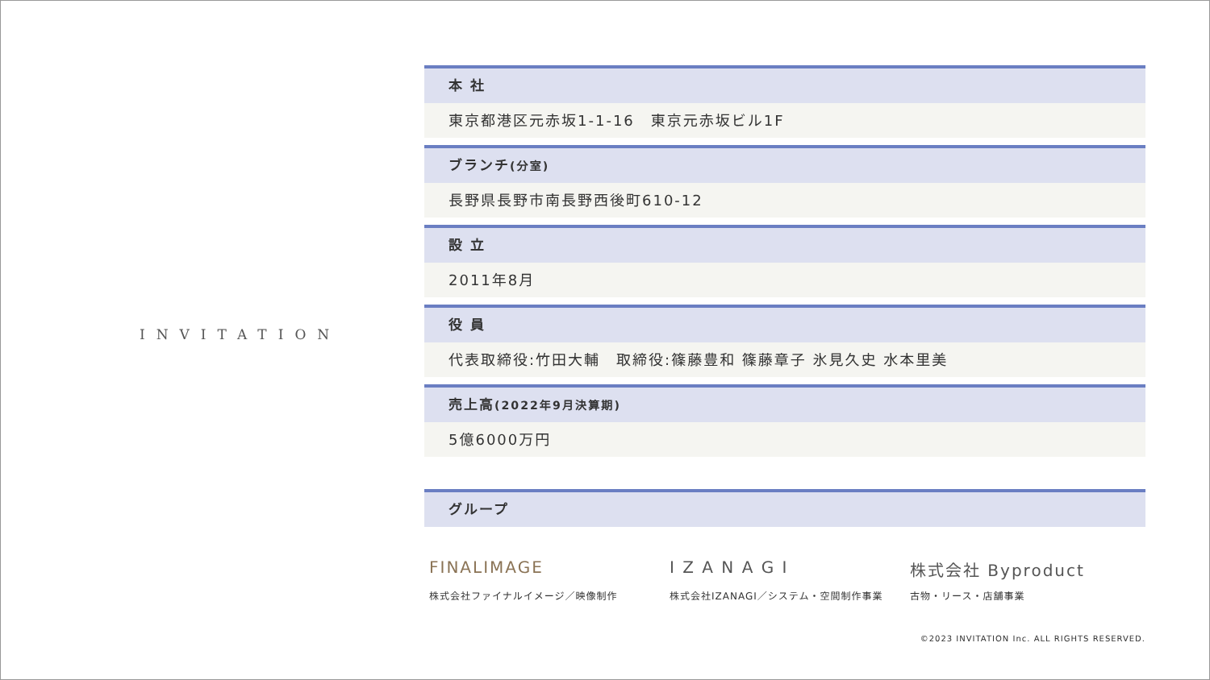INVITATION
本 社
東京都港区元赤坂1-1-16　東京元赤坂ビル1F
ブランチ(分室)
長野県長野市南長野西後町610-12
設 立
2011年8月
役 員
代表取締役:竹田大輔　取締役:篠藤豊和 篠藤章子 氷見久史 水本里美
売上高(2022年9月決算期)
5億6000万円
グループ
FINALIMAGE
株式会社ファイナルイメージ／映像制作
I Z A N A G I
株式会社IZANAGI／システム・空間制作事業
株式会社 Byproduct
古物・リース・店舗事業
©2023 INVITATION Inc. ALL RIGHTS RESERVED.